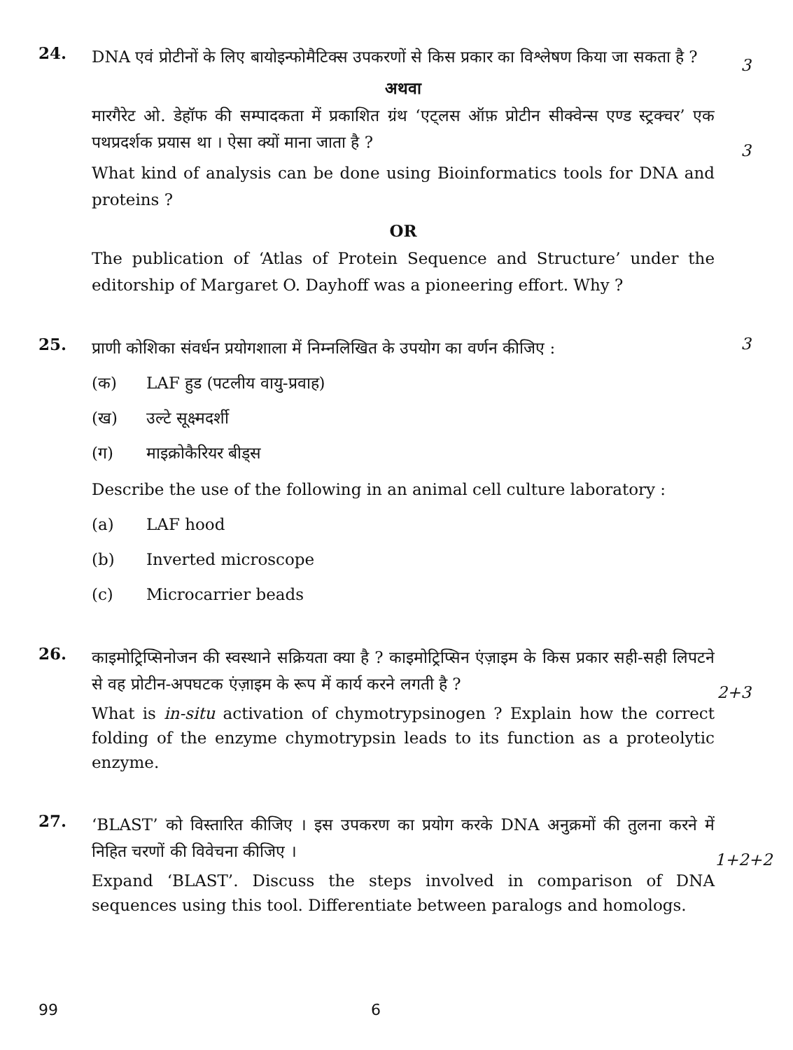24.
DNA एवं प्रोटीनों के लिए बायोइन्फोमैटिक्स उपकरणों से किस प्रकार का विश्लेषण किया जा सकता है ?
3
अथवा
मारगैरेट ओ. डेहॉफ की सम्पादकता में प्रकाशित ग्रंथ ‘एट्लस ऑफ़ प्रोटीन सीक्वेन्स एण्ड स्ट्रक्चर’ एक पथप्रदर्शक प्रयास था । ऐसा क्यों माना जाता है ?
3
What kind of analysis can be done using Bioinformatics tools for DNA and proteins ?
OR
The publication of ‘Atlas of Protein Sequence and Structure’ under the editorship of Margaret O. Dayhoff was a pioneering effort. Why ?
25.
प्राणी कोशिका संवर्धन प्रयोगशाला में निम्नलिखित के उपयोग का वर्णन कीजिए :
3
(क) LAF हुड (पटलीय वायु-प्रवाह)
(ख) उल्टे सूक्ष्मदर्शी
(ग) माइक्रोकैरियर बीड्स
Describe the use of the following in an animal cell culture laboratory :
(a) LAF hood
(b) Inverted microscope
(c) Microcarrier beads
26.
काइमोट्रिप्सिनोजन की स्वस्थाने सक्रियता क्या है ? काइमोट्रिप्सिन एंज़ाइम के किस प्रकार सही-सही लिपटने से वह प्रोटीन-अपघटक एंज़ाइम के रूप में कार्य करने लगती है ?
2+3
What is in-situ activation of chymotrypsinogen ? Explain how the correct folding of the enzyme chymotrypsin leads to its function as a proteolytic enzyme.
27.
‘BLAST’ को विस्तारित कीजिए । इस उपकरण का प्रयोग करके DNA अनुक्रमों की तुलना करने में निहित चरणों की विवेचना कीजिए ।
1+2+2
Expand ‘BLAST’. Discuss the steps involved in comparison of DNA sequences using this tool. Differentiate between paralogs and homologs.
99 6